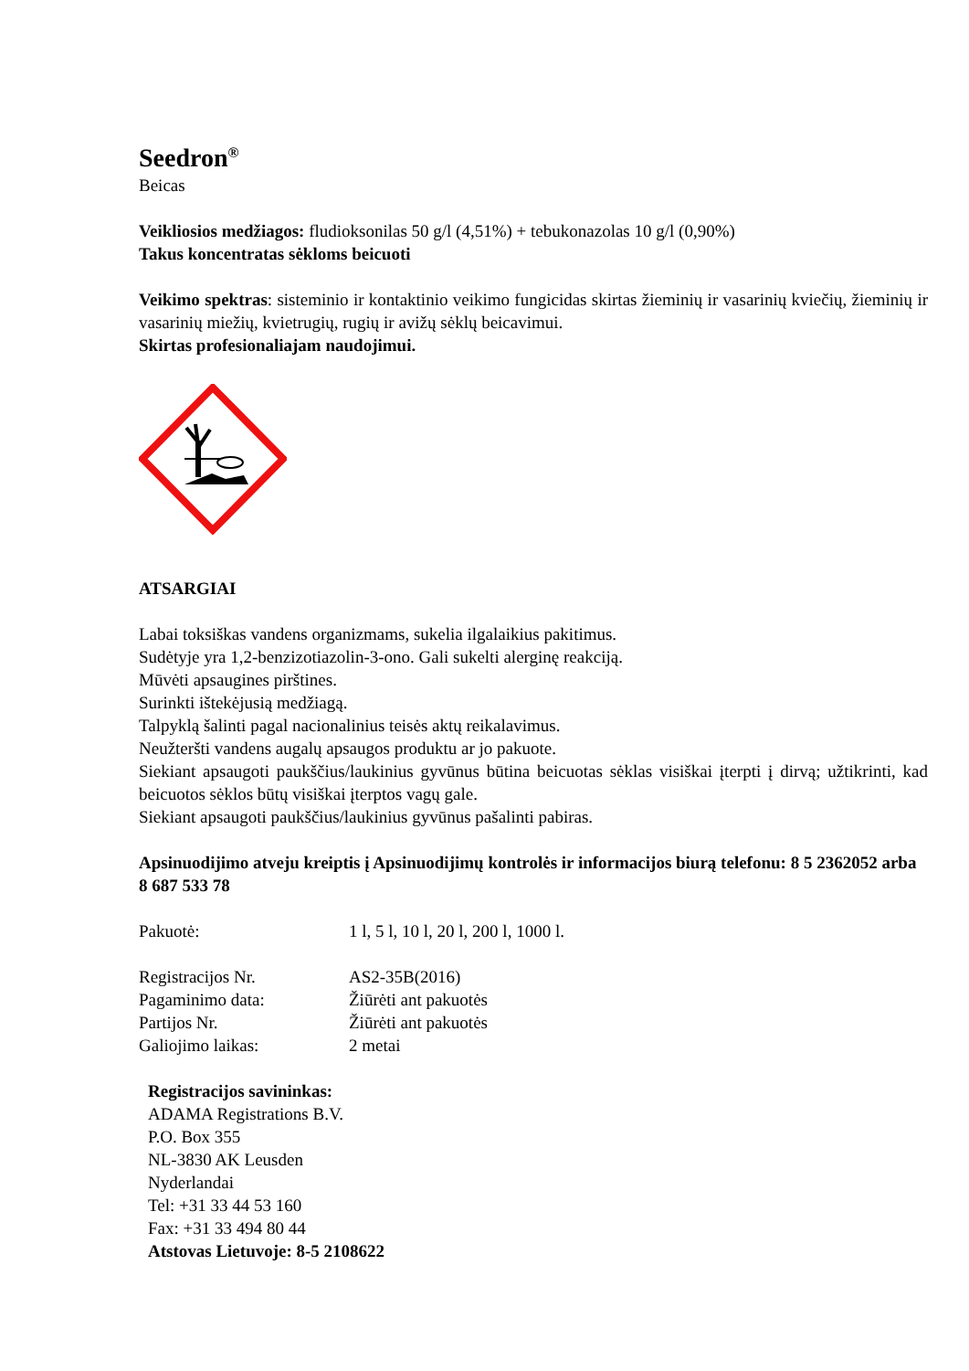Seedron<sup>®</sup>
Beicas
Veikliosios medžiagos: fludioksonilas 50 g/l (4,51%) + tebukonazolas 10 g/l (0,90%)
Takus koncentratas sėkloms beicuoti
Veikimo spektras: sisteminio ir kontaktinio veikimo fungicidas skirtas žieminių ir vasarinių kviečių, žieminių ir vasarinių miežių, kvietrugių, rugių ir avižų sėklų beicavimui.
Skirtas profesionaliajam naudojimui.
ATSARGIAI
Labai toksiškas vandens organizmams, sukelia ilgalaikius pakitimus.
Sudėtyje yra 1,2-benzizotiazolin-3-ono. Gali sukelti alerginę reakciją.
Mūvėti apsaugines pirštines.
Surinkti ištekėjusią medžiagą.
Talpyklą šalinti pagal nacionalinius teisės aktų reikalavimus.
Neužteršti vandens augalų apsaugos produktu ar jo pakuote.
Siekiant apsaugoti paukščius/laukinius gyvūnus būtina beicuotas sėklas visiškai įterpti į dirvą; užtikrinti, kad beicuotos sėklos būtų visiškai įterptos vagų gale.
Siekiant apsaugoti paukščius/laukinius gyvūnus pašalinti pabiras.
Apsinuodijimo atveju kreiptis į Apsinuodijimų kontrolės ir informacijos biurą telefonu: 8 5 2362052 arba 8 687 533 78
Pakuotė: 1 l, 5 l, 10 l, 20 l, 200 l, 1000 l.
Registracijos Nr. AS2-35B(2016)
Pagaminimo data: Žiūrėti ant pakuotės
Partijos Nr. Žiūrėti ant pakuotės
Galiojimo laikas: 2 metai
Registracijos savininkas:
ADAMA Registrations B.V.
P.O. Box 355
NL-3830 AK Leusden
Nyderlandai
Tel: +31 33 44 53 160
Fax: +31 33 494 80 44
Atstovas Lietuvoje: 8-5 2108622